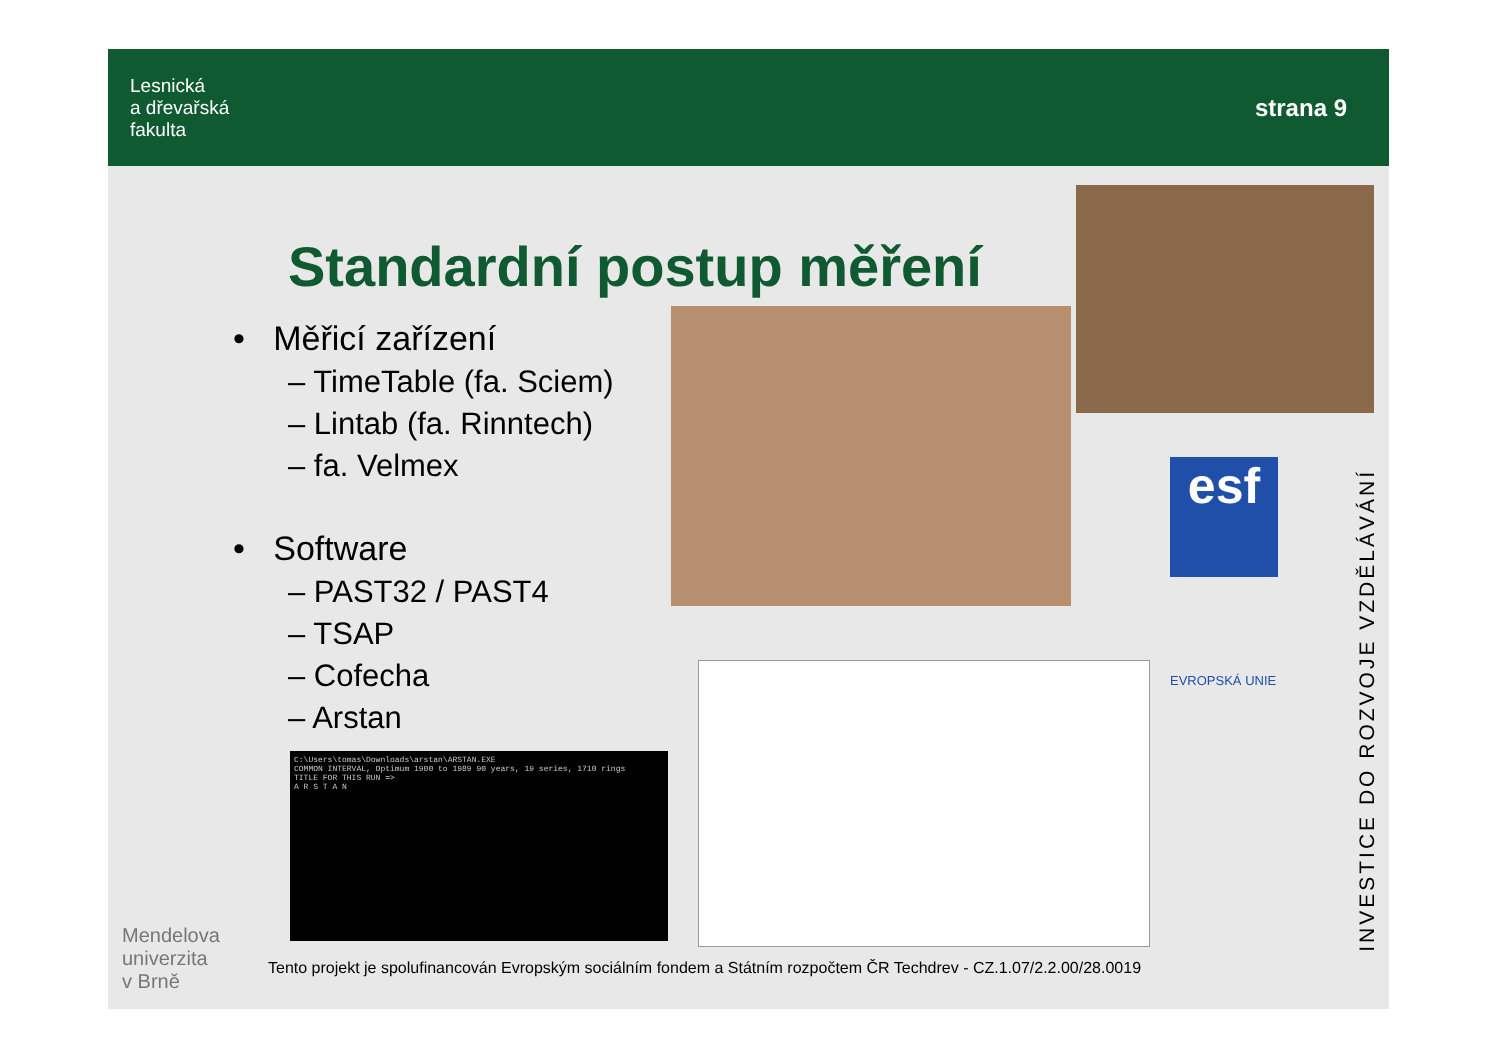Lesnická
a dřevařská
fakulta
strana 9
Standardní postup měření
• Měřicí zařízení
– TimeTable (fa. Sciem)
– Lintab (fa. Rinntech)
– fa. Velmex
• Software
– PAST32 / PAST4
– TSAP
– Cofecha
– Arstan
C:\Users\tomas\Downloads\arstan\ARSTAN.EXE
COMMON INTERVAL, Optimum 1900 to 1989 90 years, 19 series, 1710 rings
TITLE FOR THIS RUN =>
A R S T A N
esf
EVROPSKÁ UNIE
INVESTICE DO ROZVOJE VZDĚLÁVÁNÍ
Mendelova
univerzita
v Brně
Tento projekt je spolufinancován Evropským sociálním fondem a Státním rozpočtem ČR Techdrev - CZ.1.07/2.2.00/28.0019